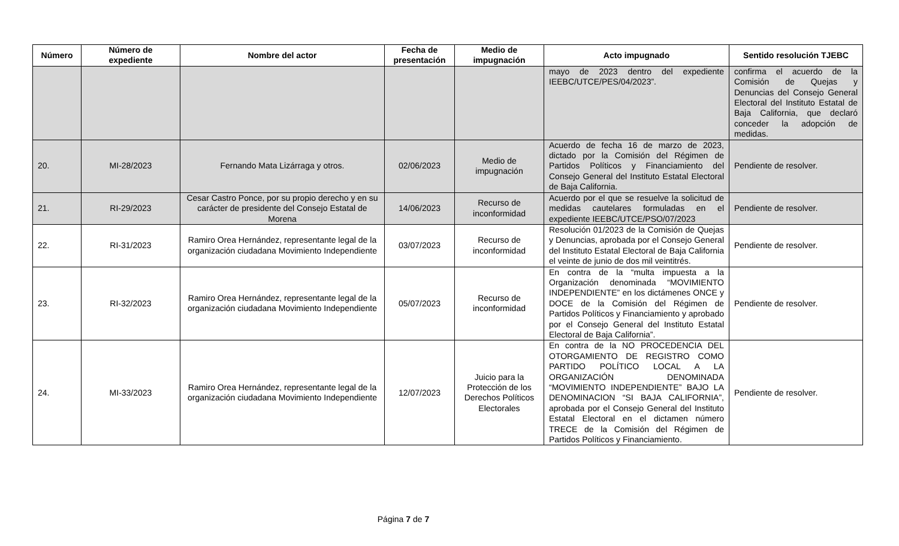| Número | Número de expediente | Nombre del actor | Fecha de presentación | Medio de impugnación | Acto impugnado | Sentido resolución TJEBC |
| --- | --- | --- | --- | --- | --- | --- |
| | | | | | mayo de 2023 dentro del expediente IEEBC/UTCE/PES/04/2023”. | confirma el acuerdo de la Comisión de Quejas y Denuncias del Consejo General Electoral del Instituto Estatal de Baja California, que declaró conceder la adopción de medidas. |
| 20. | MI-28/2023 | Fernando Mata Lizárraga y otros. | 02/06/2023 | Medio de impugnación | Acuerdo de fecha 16 de marzo de 2023, dictado por la Comisión del Régimen de Partidos Políticos y Financiamiento del Consejo General del Instituto Estatal Electoral de Baja California. | Pendiente de resolver. |
| 21. | RI-29/2023 | Cesar Castro Ponce, por su propio derecho y en su carácter de presidente del Consejo Estatal de Morena | 14/06/2023 | Recurso de inconformidad | Acuerdo por el que se resuelve la solicitud de medidas cautelares formuladas en el expediente IEEBC/UTCE/PSO/07/2023 | Pendiente de resolver. |
| 22. | RI-31/2023 | Ramiro Orea Hernández, representante legal de la organización ciudadana Movimiento Independiente | 03/07/2023 | Recurso de inconformidad | Resolución 01/2023 de la Comisión de Quejas y Denuncias, aprobada por el Consejo General del Instituto Estatal Electoral de Baja California el veinte de junio de dos mil veintitrés. | Pendiente de resolver. |
| 23. | RI-32/2023 | Ramiro Orea Hernández, representante legal de la organización ciudadana Movimiento Independiente | 05/07/2023 | Recurso de inconformidad | En contra de la “multa impuesta a la Organización denominada “MOVIMIENTO INDEPENDIENTE” en los dictámenes ONCE y DOCE de la Comisión del Régimen de Partidos Políticos y Financiamiento y aprobado por el Consejo General del Instituto Estatal Electoral de Baja California”. | Pendiente de resolver. |
| 24. | MI-33/2023 | Ramiro Orea Hernández, representante legal de la organización ciudadana Movimiento Independiente | 12/07/2023 | Juicio para la Protección de los Derechos Políticos Electorales | En contra de la NO PROCEDENCIA DEL OTORGAMIENTO DE REGISTRO COMO PARTIDO POLÍTICO LOCAL A LA ORGANIZACIÓN DENOMINADA “MOVIMIENTO INDEPENDIENTE” BAJO LA DENOMINACION “SI BAJA CALIFORNIA”, aprobada por el Consejo General del Instituto Estatal Electoral en el dictamen número TRECE de la Comisión del Régimen de Partidos Políticos y Financiamiento. | Pendiente de resolver. |
Página 7 de 7